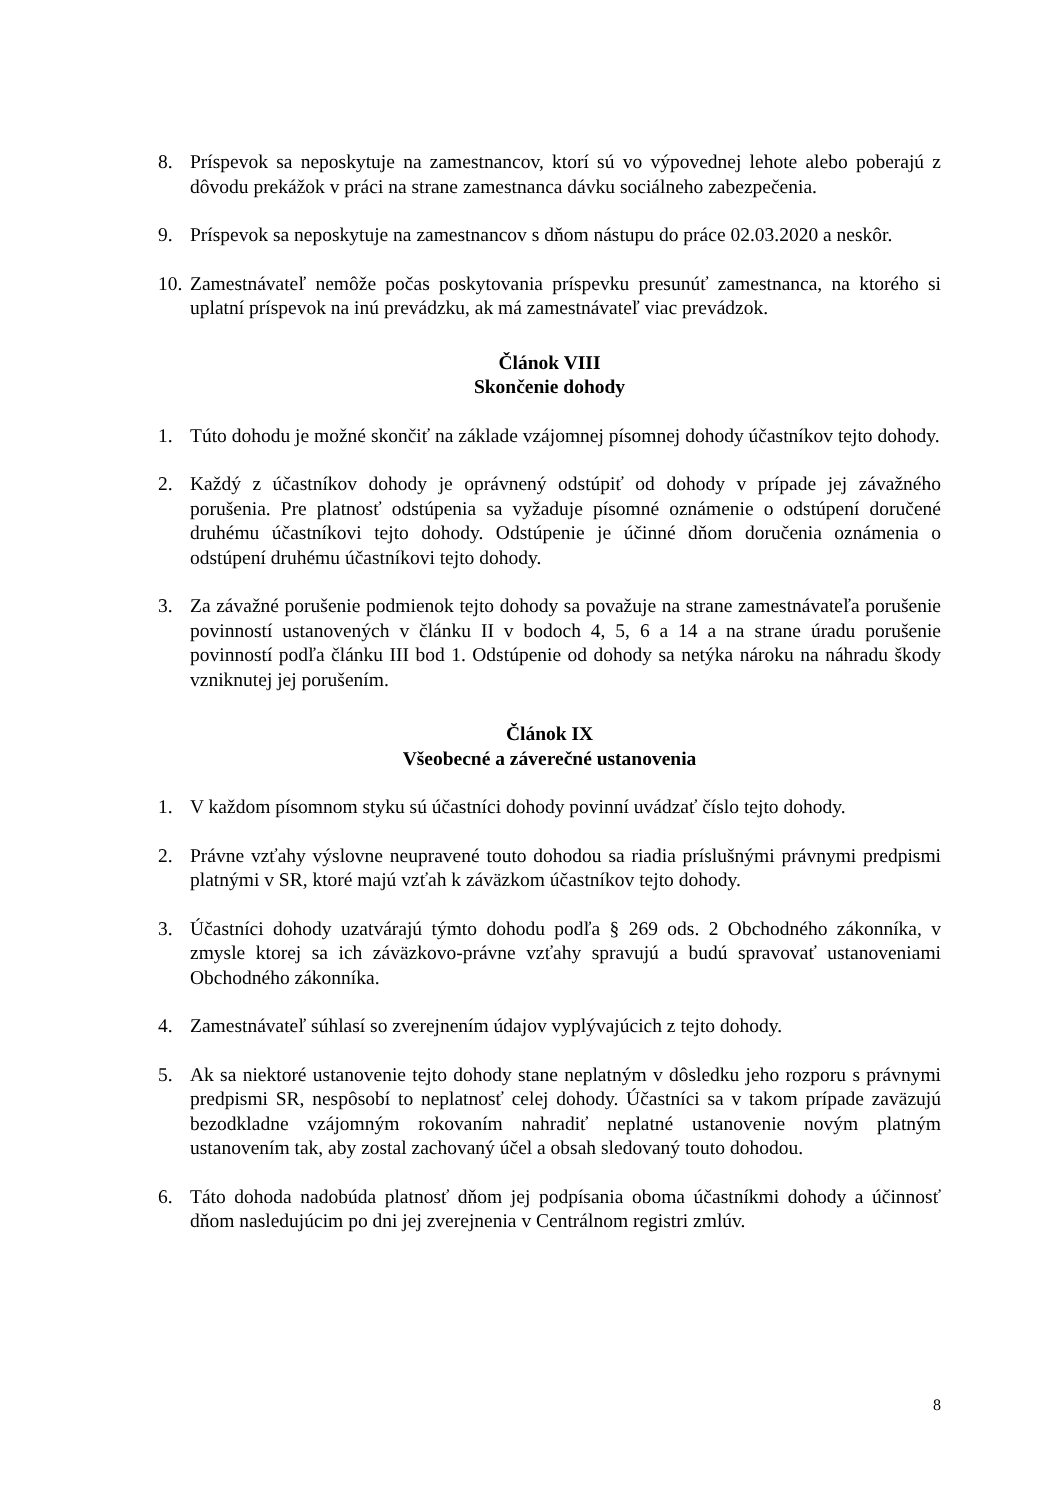8. Príspevok sa neposkytuje na zamestnancov, ktorí sú vo výpovednej lehote alebo poberajú z dôvodu prekážok v práci na strane zamestnanca dávku sociálneho zabezpečenia.
9. Príspevok sa neposkytuje na zamestnancov s dňom nástupu do práce 02.03.2020 a neskôr.
10.
Zamestnávateľ nemôže počas poskytovania príspevku presunúť zamestnanca, na ktorého si uplatní príspevok na inú prevádzku, ak má zamestnávateľ viac prevádzok.
Článok VIII
Skončenie dohody
1. Túto dohodu je možné skončiť na základe vzájomnej písomnej dohody účastníkov tejto dohody.
2. Každý z účastníkov dohody je oprávnený odstúpiť od dohody v prípade jej závažného porušenia. Pre platnosť odstúpenia sa vyžaduje písomné oznámenie o odstúpení doručené druhému účastníkovi tejto dohody. Odstúpenie je účinné dňom doručenia oznámenia o odstúpení druhému účastníkovi tejto dohody.
3. Za závažné porušenie podmienok tejto dohody sa považuje na strane zamestnávateľa porušenie povinností ustanovených v článku II v bodoch 4, 5, 6 a 14 a na strane úradu porušenie povinností podľa článku III bod 1. Odstúpenie od dohody sa netýka nároku na náhradu škody vzniknutej jej porušením.
Článok IX
Všeobecné a záverečné ustanovenia
1. V každom písomnom styku sú účastníci dohody povinní uvádzať číslo tejto dohody.
2. Právne vzťahy výslovne neupravené touto dohodou sa riadia príslušnými právnymi predpismi platnými v SR, ktoré majú vzťah k záväzkom účastníkov tejto dohody.
3. Účastníci dohody uzatvárajú týmto dohodu podľa § 269 ods. 2 Obchodného zákonníka, v zmysle ktorej sa ich záväzkovo-právne vzťahy spravujú a budú spravovať ustanoveniami Obchodného zákonníka.
4. Zamestnávateľ súhlasí so zverejnením údajov vyplývajúcich z tejto dohody.
5. Ak sa niektoré ustanovenie tejto dohody stane neplatným v dôsledku jeho rozporu s právnymi predpismi SR, nespôsobí to neplatnosť celej dohody. Účastníci sa v takom prípade zaväzujú bezodkladne vzájomným rokovaním nahradiť neplatné ustanovenie novým platným ustanovením tak, aby zostal zachovaný účel a obsah sledovaný touto dohodou.
6. Táto dohoda nadobúda platnosť dňom jej podpísania oboma účastníkmi dohody a účinnosť dňom nasledujúcim po dni jej zverejnenia v Centrálnom registri zmlúv.
8